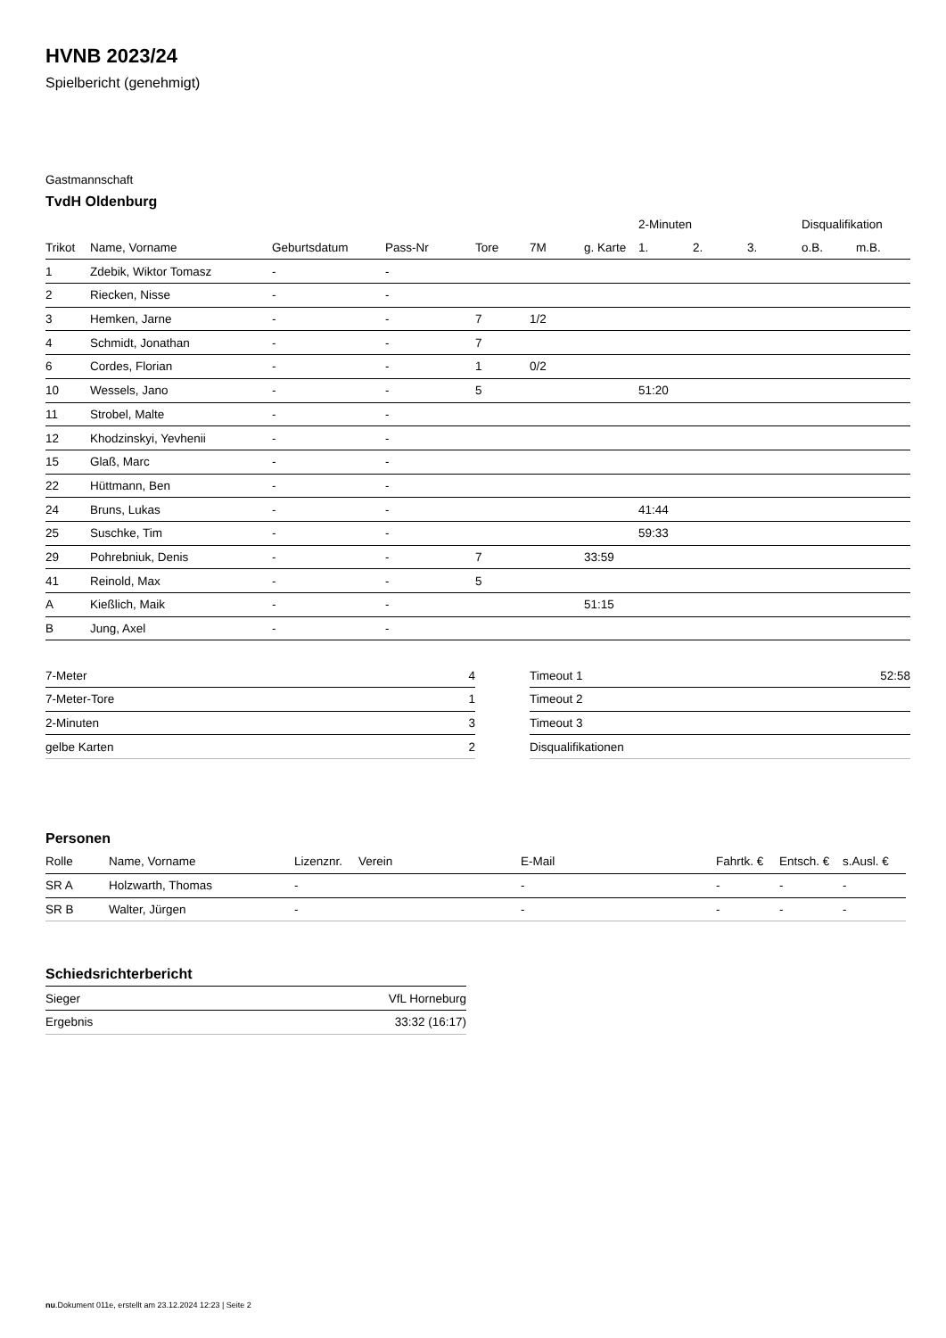HVNB 2023/24
Spielbericht (genehmigt)
Gastmannschaft
TvdH Oldenburg
| | | | | | | | 2-Minuten | | | Disqualifikation | |
| Trikot | Name, Vorname | Geburtsdatum | Pass-Nr | Tore | 7M | g. Karte | 1. | 2. | 3. | o.B. | m.B. |
| 1 | Zdebik, Wiktor Tomasz | - | - | | | | | | | | |
| 2 | Riecken, Nisse | - | - | | | | | | | | |
| 3 | Hemken, Jarne | - | - | 7 | 1/2 | | | | | | |
| 4 | Schmidt, Jonathan | - | - | 7 | | | | | | | |
| 6 | Cordes, Florian | - | - | 1 | 0/2 | | | | | | |
| 10 | Wessels, Jano | - | - | 5 | | | 51:20 | | | | |
| 11 | Strobel, Malte | - | - | | | | | | | | |
| 12 | Khodzinskyi, Yevhenii | - | - | | | | | | | | |
| 15 | Glaß, Marc | - | - | | | | | | | | |
| 22 | Hüttmann, Ben | - | - | | | | | | | | |
| 24 | Bruns, Lukas | - | - | | | | 41:44 | | | | |
| 25 | Suschke, Tim | - | - | | | | 59:33 | | | | |
| 29 | Pohrebniuk, Denis | - | - | 7 | | 33:59 | | | | | |
| 41 | Reinold, Max | - | - | 5 | | | | | | | |
| A | Kießlich, Maik | - | - | | | 51:15 | | | | | |
| B | Jung, Axel | - | - | | | | | | | | |
| 7-Meter | 4 |
| 7-Meter-Tore | 1 |
| 2-Minuten | 3 |
| gelbe Karten | 2 |
| Timeout 1 | 52:58 |
| Timeout 2 | |
| Timeout 3 | |
| Disqualifikationen | |
Personen
| Rolle | Name, Vorname | Lizenznr. | Verein | E-Mail | Fahrtk. € | Entsch. € | s.Ausl. € |
| --- | --- | --- | --- | --- | --- | --- | --- |
| SR A | Holzwarth, Thomas | - | | - | - | - | - |
| SR B | Walter, Jürgen | - | | - | - | - | - |
Schiedsrichterbericht
| Sieger | VfL Horneburg |
| Ergebnis | 33:32 (16:17) |
nu.Dokument 011e, erstellt am 23.12.2024 12:23 | Seite 2